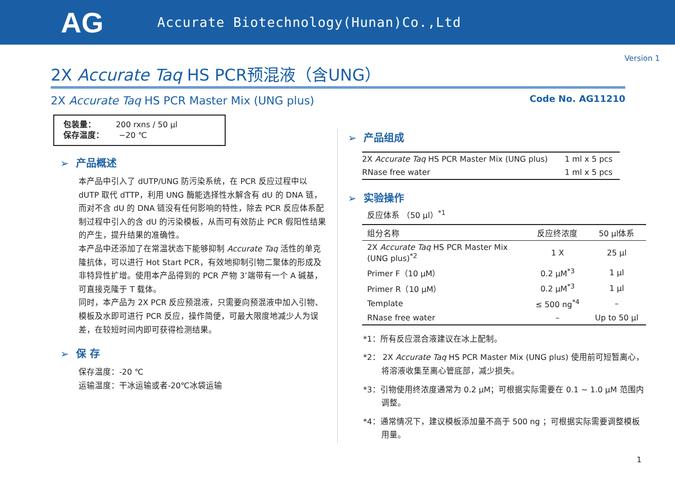AG
Accurate Biotechnology(Hunan)Co.,Ltd
Version 1
2X Accurate Taq HS PCR预混液（含UNG）
2X Accurate Taq HS PCR Master Mix (UNG plus)
Code No. AG11210
包装量： 200 rxns / 50 μl
保存温度： −20 ℃
➢ 产品概述
本产品中引入了 dUTP/UNG 防污染系统，在 PCR 反应过程中以 dUTP 取代 dTTP，利用 UNG 酶能选择性水解含有 dU 的 DNA 链，而对不含 dU 的 DNA 链没有任何影响的特性，除去 PCR 反应体系配制过程中引入的含 dU 的污染模板，从而可有效防止 PCR 假阳性结果的产生，提升结果的准确性。
本产品中还添加了在常温状态下能够抑制 Accurate Taq 活性的单克隆抗体，可以进行 Hot Start PCR，有效地抑制引物二聚体的形成及非特异性扩增。使用本产品得到的 PCR 产物 3’端带有一个 A 碱基，可直接克隆于 T 载体。
同时，本产品为 2X PCR 反应预混液，只需要向预混液中加入引物、模板及水即可进行 PCR 反应，操作简便，可最大限度地减少人为误差，在较短时间内即可获得检测结果。
➢ 保 存
保存温度：-20 ℃
运输温度：干冰运输或者-20℃冰袋运输
➢ 产品组成
| 2X Accurate Taq HS PCR Master Mix (UNG plus) | 1 ml x 5 pcs |
| RNase free water | 1 ml x 5 pcs |
➢ 实验操作
反应体系 （50 μl）<sup>*1</sup>
| 组分名称 | 反应终浓度 | 50 μl体系 |
| --- | --- | --- |
| 2X Accurate Taq HS PCR Master Mix (UNG plus)<sup>*2</sup> | 1 X | 25 μl |
| Primer F（10 μM） | 0.2 μM<sup>*3</sup> | 1 μl |
| Primer R（10 μM） | 0.2 μM<sup>*3</sup> | 1 μl |
| Template | ≤ 500 ng<sup>*4</sup> | – |
| RNase free water | – | Up to 50 μl |
*1：所有反应混合液建议在冰上配制。
*2： 2X Accurate Taq HS PCR Master Mix (UNG plus) 使用前可短暂离心，将溶液收集至离心管底部，减少损失。
*3：引物使用终浓度通常为 0.2 μM；可根据实际需要在 0.1 ~ 1.0 μM 范围内调整。
*4：通常情况下，建议模板添加量不高于 500 ng ；可根据实际需要调整模板用量。
1